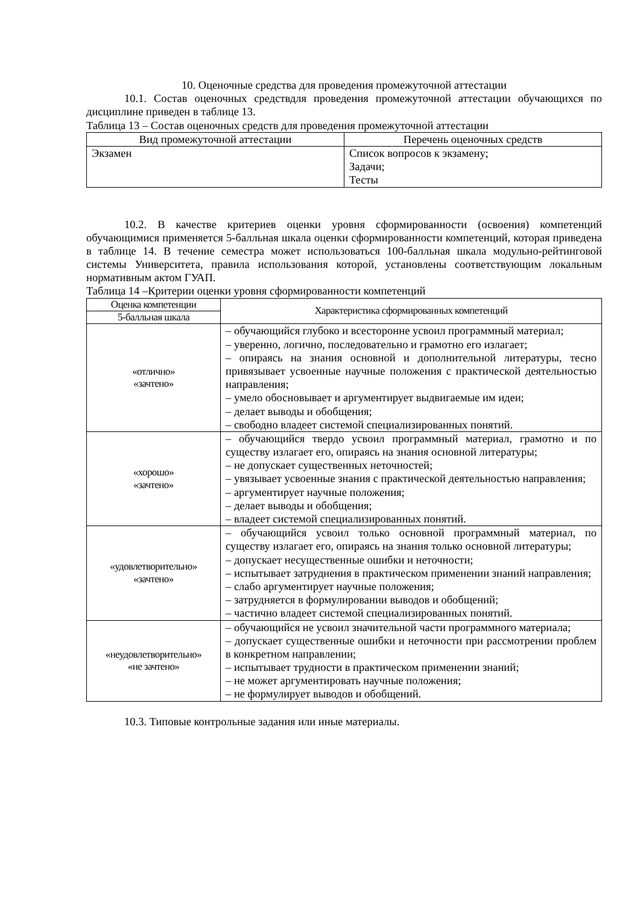10. Оценочные средства для проведения промежуточной аттестации
10.1. Состав оценочных средствдля проведения промежуточной аттестации обучающихся по дисциплине приведен в таблице 13.
Таблица 13 – Состав оценочных средств для проведения промежуточной аттестации
| Вид промежуточной аттестации | Перечень оценочных средств |
| --- | --- |
| Экзамен | Список вопросов к экзамену; Задачи; Тесты |
10.2. В качестве критериев оценки уровня сформированности (освоения) компетенций обучающимися применяется 5-балльная шкала оценки сформированности компетенций, которая приведена в таблице 14. В течение семестра может использоваться 100-балльная шкала модульно-рейтинговой системы Университета, правила использования которой, установлены соответствующим локальным нормативным актом ГУАП.
Таблица 14 –Критерии оценки уровня сформированности компетенций
| Оценка компетенции | Характеристика сформированных компетенций |
| --- | --- |
| 5-балльная шкала | |
| «отлично» «зачтено» | – обучающийся глубоко и всесторонне усвоил программный материал; – уверенно, логично, последовательно и грамотно его излагает; – опираясь на знания основной и дополнительной литературы, тесно привязывает усвоенные научные положения с практической деятельностью направления; – умело обосновывает и аргументирует выдвигаемые им идеи; – делает выводы и обобщения; – свободно владеет системой специализированных понятий. |
| «хорошо» «зачтено» | – обучающийся твердо усвоил программный материал, грамотно и по существу излагает его, опираясь на знания основной литературы; – не допускает существенных неточностей; – увязывает усвоенные знания с практической деятельностью направления; – аргументирует научные положения; – делает выводы и обобщения; – владеет системой специализированных понятий. |
| «удовлетворительно» «зачтено» | – обучающийся усвоил только основной программный материал, по существу излагает его, опираясь на знания только основной литературы; – допускает несущественные ошибки и неточности; – испытывает затруднения в практическом применении знаний направления; – слабо аргументирует научные положения; – затрудняется в формулировании выводов и обобщений; – частично владеет системой специализированных понятий. |
| «неудовлетворительно» «не зачтено» | – обучающийся не усвоил значительной части программного материала; – допускает существенные ошибки и неточности при рассмотрении проблем в конкретном направлении; – испытывает трудности в практическом применении знаний; – не может аргументировать научные положения; – не формулирует выводов и обобщений. |
10.3. Типовые контрольные задания или иные материалы.